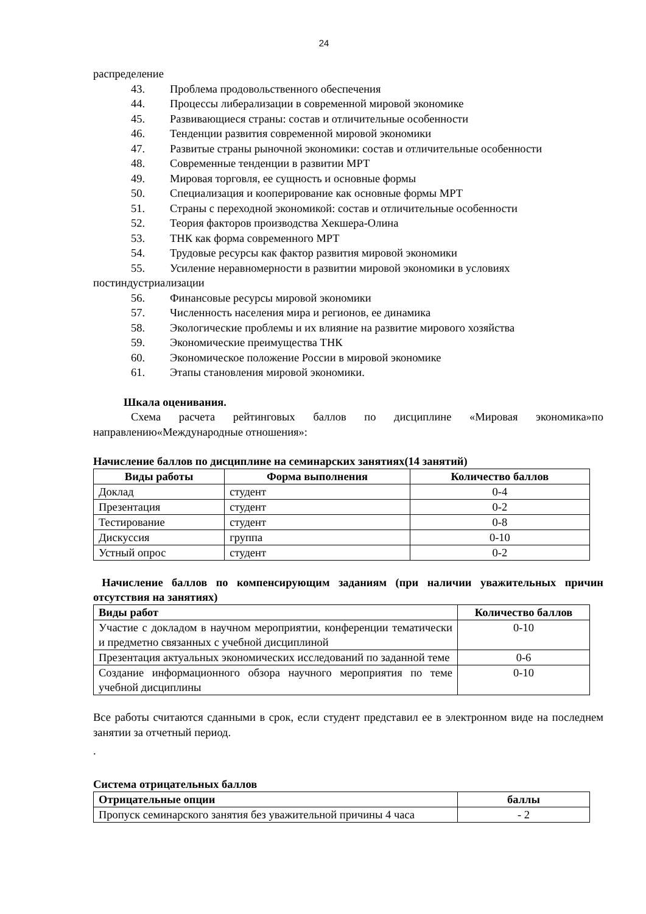24
распределение
43. Проблема продовольственного обеспечения
44. Процессы либерализации в современной мировой экономике
45. Развивающиеся страны: состав и отличительные особенности
46. Тенденции развития современной мировой экономики
47. Развитые страны рыночной экономики: состав и отличительные особенности
48. Современные тенденции в развитии МРТ
49. Мировая торговля, ее сущность и основные формы
50. Специализация и кооперирование как основные формы МРТ
51. Страны с переходной экономикой: состав и отличительные особенности
52. Теория факторов производства Хекшера-Олина
53. ТНК как форма современного МРТ
54. Трудовые ресурсы как фактор развития мировой экономики
55. Усиление неравномерности в развитии мировой экономики в условиях
постиндустриализации
56. Финансовые ресурсы мировой экономики
57. Численность населения мира и регионов, ее динамика
58. Экологические проблемы и их влияние на развитие мирового хозяйства
59. Экономические преимущества ТНК
60. Экономическое положение России в мировой экономике
61. Этапы становления мировой экономики.
Шкала оценивания.
Схема расчета рейтинговых баллов по дисциплине «Мировая экономика»по направлению«Международные отношения»:
Начисление баллов по дисциплине на семинарских занятиях(14 занятий)
| Виды работы | Форма выполнения | Количество баллов |
| --- | --- | --- |
| Доклад | студент | 0-4 |
| Презентация | студент | 0-2 |
| Тестирование | студент | 0-8 |
| Дискуссия | группа | 0-10 |
| Устный опрос | студент | 0-2 |
Начисление баллов по компенсирующим заданиям (при наличии уважительных причин отсутствия на занятиях)
| Виды работ | Количество баллов |
| --- | --- |
| Участие с докладом в научном мероприятии, конференции тематически и предметно связанных с учебной дисциплиной | 0-10 |
| Презентация актуальных экономических исследований по заданной теме | 0-6 |
| Создание информационного обзора научного мероприятия по теме учебной дисциплины | 0-10 |
Все работы считаются сданными в срок, если студент представил ее в электронном виде на последнем занятии за отчетный период.
.
Система отрицательных баллов
| Отрицательные опции | баллы |
| --- | --- |
| Пропуск семинарского занятия без уважительной причины 4 часа | - 2 |